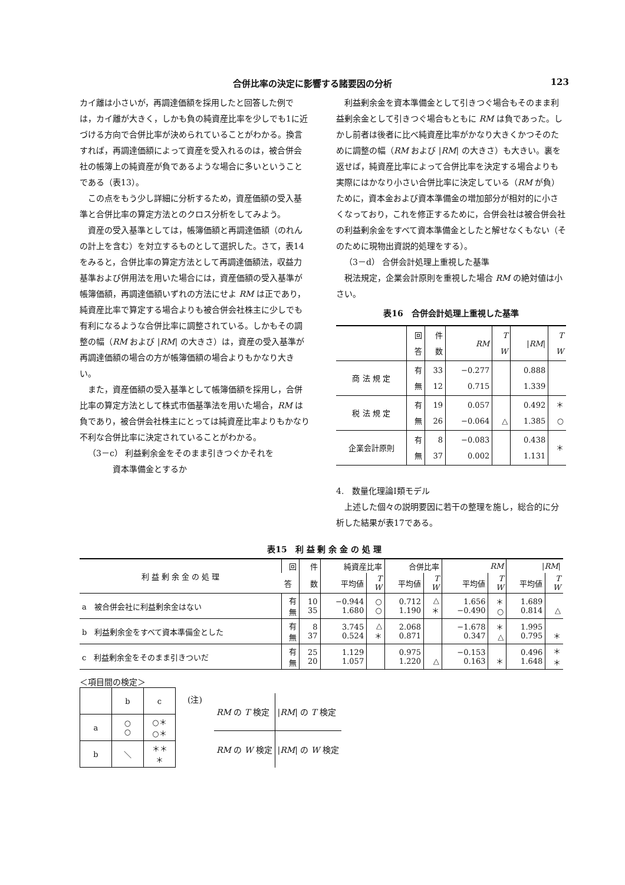合併比率の決定に影響する諸要因の分析 123
カイ離は小さいが，再調達価額を採用したと回答した例では，カイ離が大きく，しかも負の純資産比率を少しでも1に近づける方向で合併比率が決められていることがわかる。換言すれば，再調達価額によって資産を受入れるのは，被合併会社の帳簿上の純資産が負であるような場合に多いということである（表13）。
この点をもう少し詳細に分析するため，資産価額の受入基準と合併比率の算定方法とのクロス分析をしてみよう。
資産の受入基準としては，帳簿価額と再調達価額（のれんの計上を含む）を対立するものとして選択した。さて，表14をみると，合併比率の算定方法として再調達価額法，収益力基準および併用法を用いた場合には，資産価額の受入基準が帳簿価額，再調達価額いずれの方法にせよ RM は正であり，純資産比率で算定する場合よりも被合併会社株主に少しでも有利になるような合併比率に調整されている。しかもその調整の幅（RM および |RM| の大きさ）は，資産の受入基準が再調達価額の場合の方が帳簿価額の場合よりもかなり大きい。
また，資産価額の受入基準として帳簿価額を採用し，合併比率の算定方法として株式市価基準法を用いた場合，RM は負であり，被合併会社株主にとっては純資産比率よりもかなり不利な合併比率に決定されていることがわかる。
（3－c） 利益剰余金をそのまま引きつぐかそれを
　　　　資本準備金とするか
利益剰余金を資本準備金として引きつぐ場合もそのまま利益剰余金として引きつぐ場合もともに RM は負であった。しかし前者は後者に比べ純資産比率がかなり大きくかつそのために調整の幅（RM および |RM| の大きさ）も大きい。裏を返せば，純資産比率によって合併比率を決定する場合よりも実際にはかなり小さい合併比率に決定している（RM が負）ために，資本金および資本準備金の増加部分が相対的に小さくなっており，これを修正するために，合併会社は被合併会社の利益剰余金をすべて資本準備金としたと解せなくもない（そのために現物出資説的処理をする）。
（3－d） 合併会計処理上重視した基準
税法規定，企業会計原則を重視した場合 RM の絶対値は小さい。
表16　合併会計処理上重視した基準
| | 回 答 | 件 数 | RM | T W | / RM / | T W |
| --- | --- | --- | --- | --- | --- | --- |
| 商 法 規 定 | 有 無 | 33 12 | −0.277 0.715 | | 0.888 1.339 | |
| 税 法 規 定 | 有 無 | 19 26 | 0.057 −0.064 | △ | 0.492 1.385 | ＊ ○ |
| 企業会計原則 | 有 無 | 8 37 | −0.083 0.002 | | 0.438 1.131 | ＊ |
4.　数量化理論Ⅰ類モデル
上述した個々の説明要因に若干の整理を施し，総合的に分析した結果が表17である。
表15　利 益 剰 余 金 の 処 理
| 利 益 剰 余 金 の 処 理 | 回 | 件 | 純資産比率 | | 合併比率 | | RM | | / RM / | |
| --- | --- | --- | --- | --- | --- | --- | --- | --- | --- | --- |
| | 答 | 数 | 平均値 | T W | 平均値 | T W | 平均値 | T W | 平均値 | T W |
| a 被合併会社に利益剰余金はない | 有 無 | 10 35 | −0.944 1.680 | ○ ○ | 0.712 1.190 | △ ＊ | 1.656 −0.490 | ＊ ○ | 1.689 0.814 | △ |
| b 利益剰余金をすべて資本準備金とした | 有 無 | 8 37 | 3.745 0.524 | △ ＊ | 2.068 0.871 | | −1.678 0.347 | ＊ △ | 1.995 0.795 | ＊ |
| c 利益剰余金をそのまま引きついだ | 有 無 | 25 20 | 1.129 1.057 | | 0.975 1.220 | △ | −0.153 0.163 | ＊ | 0.496 1.648 | ＊ ＊ |
＜項目間の検定＞
| | b | c |
| a | ○ ○ | ○＊ ○＊ |
| b | ＼ | ＊＊ ＊ |
(注)
| RM の T 検定 | / RM / の T 検定 |
| RM の W 検定 | / RM / の W 検定 |